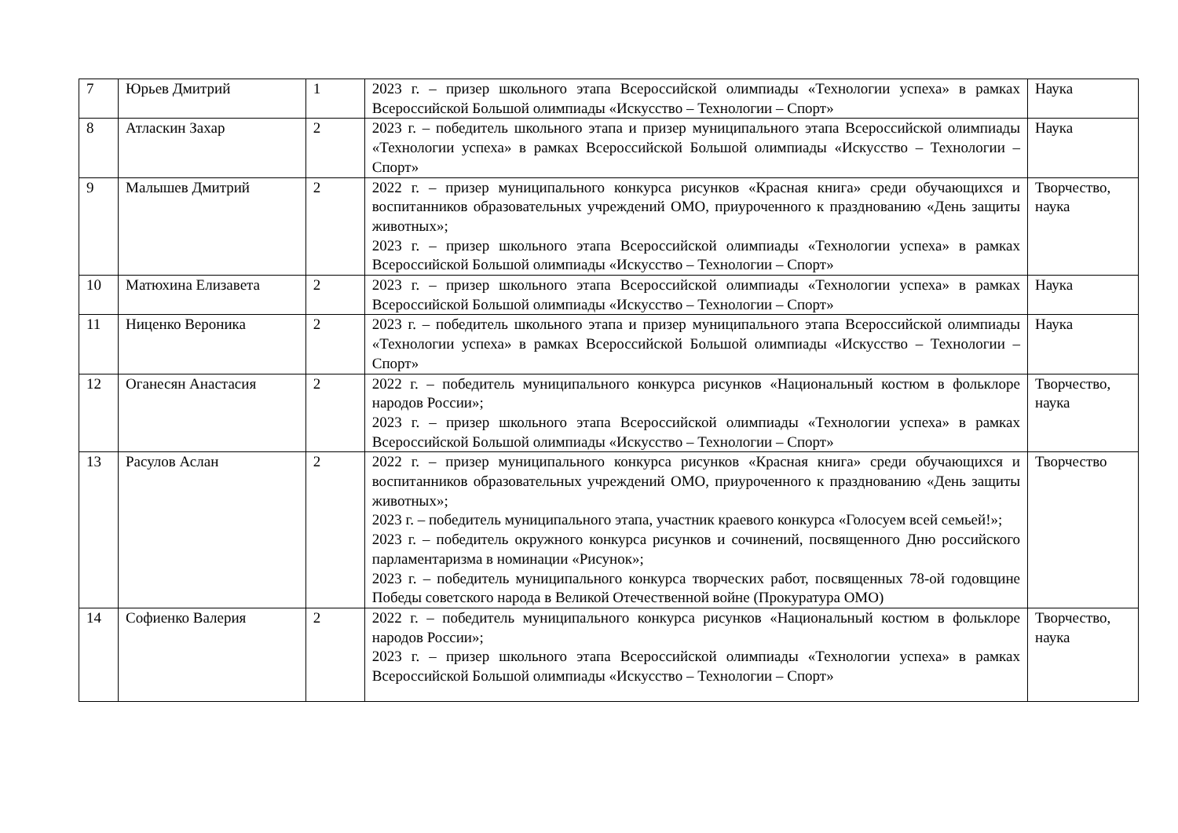| 7 | Юрьев Дмитрий | 1 | 2023 г. – призер школьного этапа Всероссийской олимпиады «Технологии успеха» в рамках Всероссийской Большой олимпиады «Искусство – Технологии – Спорт» | Наука |
| 8 | Атласкин Захар | 2 | 2023 г. – победитель школьного этапа и призер муниципального этапа Всероссийской олимпиады «Технологии успеха» в рамках Всероссийской Большой олимпиады «Искусство – Технологии – Спорт» | Наука |
| 9 | Малышев Дмитрий | 2 | 2022 г. – призер муниципального конкурса рисунков «Красная книга» среди обучающихся и воспитанников образовательных учреждений ОМО, приуроченного к празднованию «День защиты животных»; 2023 г. – призер школьного этапа Всероссийской олимпиады «Технологии успеха» в рамках Всероссийской Большой олимпиады «Искусство – Технологии – Спорт» | Творчество, наука |
| 10 | Матюхина Елизавета | 2 | 2023 г. – призер школьного этапа Всероссийской олимпиады «Технологии успеха» в рамках Всероссийской Большой олимпиады «Искусство – Технологии – Спорт» | Наука |
| 11 | Ниценко Вероника | 2 | 2023 г. – победитель школьного этапа и призер муниципального этапа Всероссийской олимпиады «Технологии успеха» в рамках Всероссийской Большой олимпиады «Искусство – Технологии – Спорт» | Наука |
| 12 | Оганесян Анастасия | 2 | 2022 г. – победитель муниципального конкурса рисунков «Национальный костюм в фольклоре народов России»; 2023 г. – призер школьного этапа Всероссийской олимпиады «Технологии успеха» в рамках Всероссийской Большой олимпиады «Искусство – Технологии – Спорт» | Творчество, наука |
| 13 | Расулов Аслан | 2 | 2022 г. – призер муниципального конкурса рисунков «Красная книга» среди обучающихся и воспитанников образовательных учреждений ОМО, приуроченного к празднованию «День защиты животных»; 2023 г. – победитель муниципального этапа, участник краевого конкурса «Голосуем всей семьей!»; 2023 г. – победитель окружного конкурса рисунков и сочинений, посвященного Дню российского парламентаризма в номинации «Рисунок»; 2023 г. – победитель муниципального конкурса творческих работ, посвященных 78-ой годовщине Победы советского народа в Великой Отечественной войне (Прокуратура ОМО) | Творчество |
| 14 | Софиенко Валерия | 2 | 2022 г. – победитель муниципального конкурса рисунков «Национальный костюм в фольклоре народов России»; 2023 г. – призер школьного этапа Всероссийской олимпиады «Технологии успеха» в рамках Всероссийской Большой олимпиады «Искусство – Технологии – Спорт» | Творчество, наука |